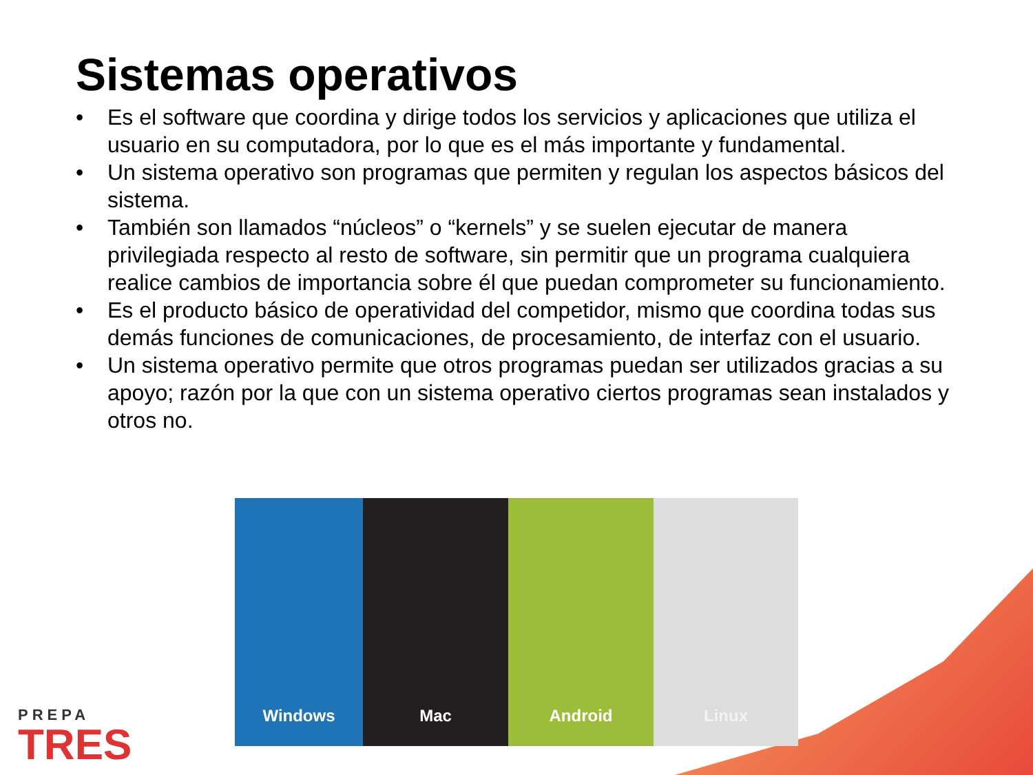Sistemas operativos
• Es el software que coordina y dirige todos los servicios y aplicaciones que utiliza el usuario en su computadora, por lo que es el más importante y fundamental.
• Un sistema operativo son programas que permiten y regulan los aspectos básicos del sistema.
• También son llamados “núcleos” o “kernels” y se suelen ejecutar de manera privilegiada respecto al resto de software, sin permitir que un programa cualquiera realice cambios de importancia sobre él que puedan comprometer su funcionamiento.
• Es el producto básico de operatividad del competidor, mismo que coordina todas sus demás funciones de comunicaciones, de procesamiento, de interfaz con el usuario.
• Un sistema operativo permite que otros programas puedan ser utilizados gracias a su apoyo; razón por la que con un sistema operativo ciertos programas sean instalados y otros no.
Windows Mac Android Linux
PREPA
TRES